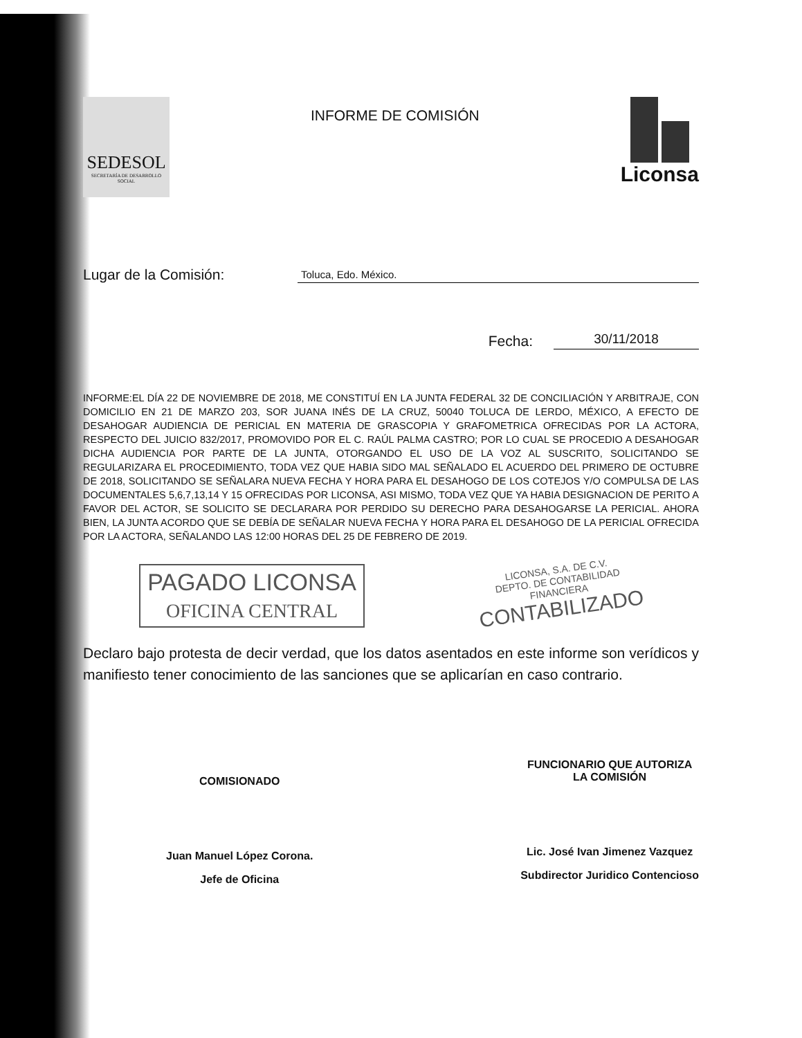SEDESOL
SECRETARÍA DE DESARROLLO SOCIAL
INFORME DE COMISIÓN
Liconsa
Lugar de la Comisión: Toluca, Edo. México.
Fecha: 30/11/2018
INFORME:EL DÍA 22 DE NOVIEMBRE DE 2018, ME CONSTITUÍ EN LA JUNTA FEDERAL 32 DE CONCILIACIÓN Y ARBITRAJE, CON DOMICILIO EN 21 DE MARZO 203, SOR JUANA INÉS DE LA CRUZ, 50040 TOLUCA DE LERDO, MÉXICO, A EFECTO DE DESAHOGAR AUDIENCIA DE PERICIAL EN MATERIA DE GRASCOPIA Y GRAFOMETRICA OFRECIDAS POR LA ACTORA, RESPECTO DEL JUICIO 832/2017, PROMOVIDO POR EL C. RAÚL PALMA CASTRO; POR LO CUAL SE PROCEDIO A DESAHOGAR DICHA AUDIENCIA POR PARTE DE LA JUNTA, OTORGANDO EL USO DE LA VOZ AL SUSCRITO, SOLICITANDO SE REGULARIZARA EL PROCEDIMIENTO, TODA VEZ QUE HABIA SIDO MAL SEÑALADO EL ACUERDO DEL PRIMERO DE OCTUBRE DE 2018, SOLICITANDO SE SEÑALARA NUEVA FECHA Y HORA PARA EL DESAHOGO DE LOS COTEJOS Y/O COMPULSA DE LAS DOCUMENTALES 5,6,7,13,14 Y 15 OFRECIDAS POR LICONSA, ASI MISMO, TODA VEZ QUE YA HABIA DESIGNACION DE PERITO A FAVOR DEL ACTOR, SE SOLICITO SE DECLARARA POR PERDIDO SU DERECHO PARA DESAHOGARSE LA PERICIAL. AHORA BIEN, LA JUNTA ACORDO QUE SE DEBÍA DE SEÑALAR NUEVA FECHA Y HORA PARA EL DESAHOGO DE LA PERICIAL OFRECIDA POR LA ACTORA, SEÑALANDO LAS 12:00 HORAS DEL 25 DE FEBRERO DE 2019.
PAGADO LICONSA
OFICINA CENTRAL
LICONSA, S.A. DE C.V.
DEPTO. DE CONTABILIDAD
FINANCIERA
CONTABILIZADO
Declaro bajo protesta de decir verdad, que los datos asentados en este informe son verídicos y manifiesto tener conocimiento de las sanciones que se aplicarían en caso contrario.
COMISIONADO
Juan Manuel López Corona.
Jefe de Oficina
FUNCIONARIO QUE AUTORIZA
LA COMISIÓN
Lic. José Ivan Jimenez Vazquez
Subdirector Juridico Contencioso